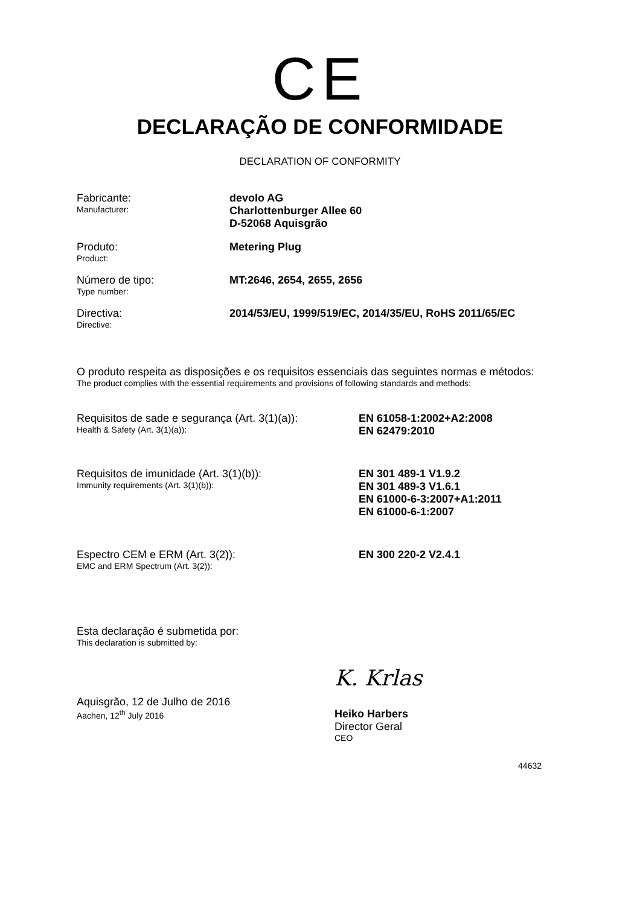CE
DECLARAÇÃO DE CONFORMIDADE
DECLARATION OF CONFORMITY
Fabricante:
Manufacturer:
devolo AG
Charlottenburger Allee 60
D-52068 Aquisgrão
Produto:
Product:
Metering Plug
Número de tipo:
Type number:
MT:2646, 2654, 2655, 2656
Directiva:
Directive:
2014/53/EU, 1999/519/EC, 2014/35/EU, RoHS 2011/65/EC
O produto respeita as disposições e os requisitos essenciais das seguintes normas e métodos:
The product complies with the essential requirements and provisions of following standards and methods:
Requisitos de sade e segurança (Art. 3(1)(a)):
Health & Safety (Art. 3(1)(a)):
EN 61058-1:2002+A2:2008
EN 62479:2010
Requisitos de imunidade (Art. 3(1)(b)):
Immunity requirements (Art. 3(1)(b)):
EN 301 489-1 V1.9.2
EN 301 489-3 V1.6.1
EN 61000-6-3:2007+A1:2011
EN 61000-6-1:2007
Espectro CEM e ERM (Art. 3(2)):
EMC and ERM Spectrum (Art. 3(2)):
EN 300 220-2 V2.4.1
Esta declaração é submetida por:
This declaration is submitted by:
Aquisgrão, 12 de Julho de 2016
Aachen, 12<sup>th</sup> July 2016
K. Krlas
Heiko Harbers
Director Geral
CEO
44632